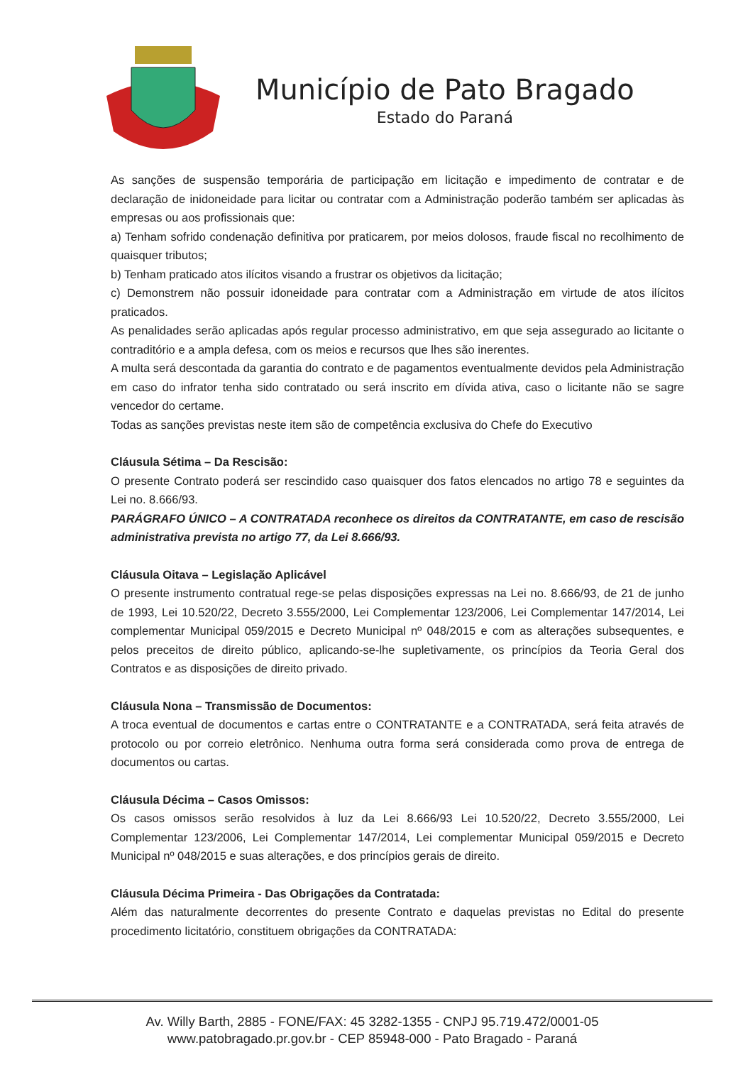Município de Pato Bragado
Estado do Paraná
As sanções de suspensão temporária de participação em licitação e impedimento de contratar e de declaração de inidoneidade para licitar ou contratar com a Administração poderão também ser aplicadas às empresas ou aos profissionais que:
a) Tenham sofrido condenação definitiva por praticarem, por meios dolosos, fraude fiscal no recolhimento de quaisquer tributos;
b) Tenham praticado atos ilícitos visando a frustrar os objetivos da licitação;
c) Demonstrem não possuir idoneidade para contratar com a Administração em virtude de atos ilícitos praticados.
As penalidades serão aplicadas após regular processo administrativo, em que seja assegurado ao licitante o contraditório e a ampla defesa, com os meios e recursos que lhes são inerentes.
A multa será descontada da garantia do contrato e de pagamentos eventualmente devidos pela Administração em caso do infrator tenha sido contratado ou será inscrito em dívida ativa, caso o licitante não se sagre vencedor do certame.
Todas as sanções previstas neste item são de competência exclusiva do Chefe do Executivo
Cláusula Sétima – Da Rescisão:
O presente Contrato poderá ser rescindido caso quaisquer dos fatos elencados no artigo 78 e seguintes da Lei no. 8.666/93.
PARÁGRAFO ÚNICO – A CONTRATADA reconhece os direitos da CONTRATANTE, em caso de rescisão administrativa prevista no artigo 77, da Lei 8.666/93.
Cláusula Oitava – Legislação Aplicável
O presente instrumento contratual rege-se pelas disposições expressas na Lei no. 8.666/93, de 21 de junho de 1993, Lei 10.520/22, Decreto 3.555/2000, Lei Complementar 123/2006, Lei Complementar 147/2014, Lei complementar Municipal 059/2015 e Decreto Municipal nº 048/2015 e com as alterações subsequentes, e pelos preceitos de direito público, aplicando-se-lhe supletivamente, os princípios da Teoria Geral dos Contratos e as disposições de direito privado.
Cláusula Nona – Transmissão de Documentos:
A troca eventual de documentos e cartas entre o CONTRATANTE e a CONTRATADA, será feita através de protocolo ou por correio eletrônico. Nenhuma outra forma será considerada como prova de entrega de documentos ou cartas.
Cláusula Décima – Casos Omissos:
Os casos omissos serão resolvidos à luz da Lei 8.666/93 Lei 10.520/22, Decreto 3.555/2000, Lei Complementar 123/2006, Lei Complementar 147/2014, Lei complementar Municipal 059/2015 e Decreto Municipal nº 048/2015 e suas alterações, e dos princípios gerais de direito.
Cláusula Décima Primeira - Das Obrigações da Contratada:
Além das naturalmente decorrentes do presente Contrato e daquelas previstas no Edital do presente procedimento licitatório, constituem obrigações da CONTRATADA:
Av. Willy Barth, 2885 - FONE/FAX: 45 3282-1355 - CNPJ 95.719.472/0001-05
www.patobragado.pr.gov.br - CEP 85948-000 - Pato Bragado - Paraná